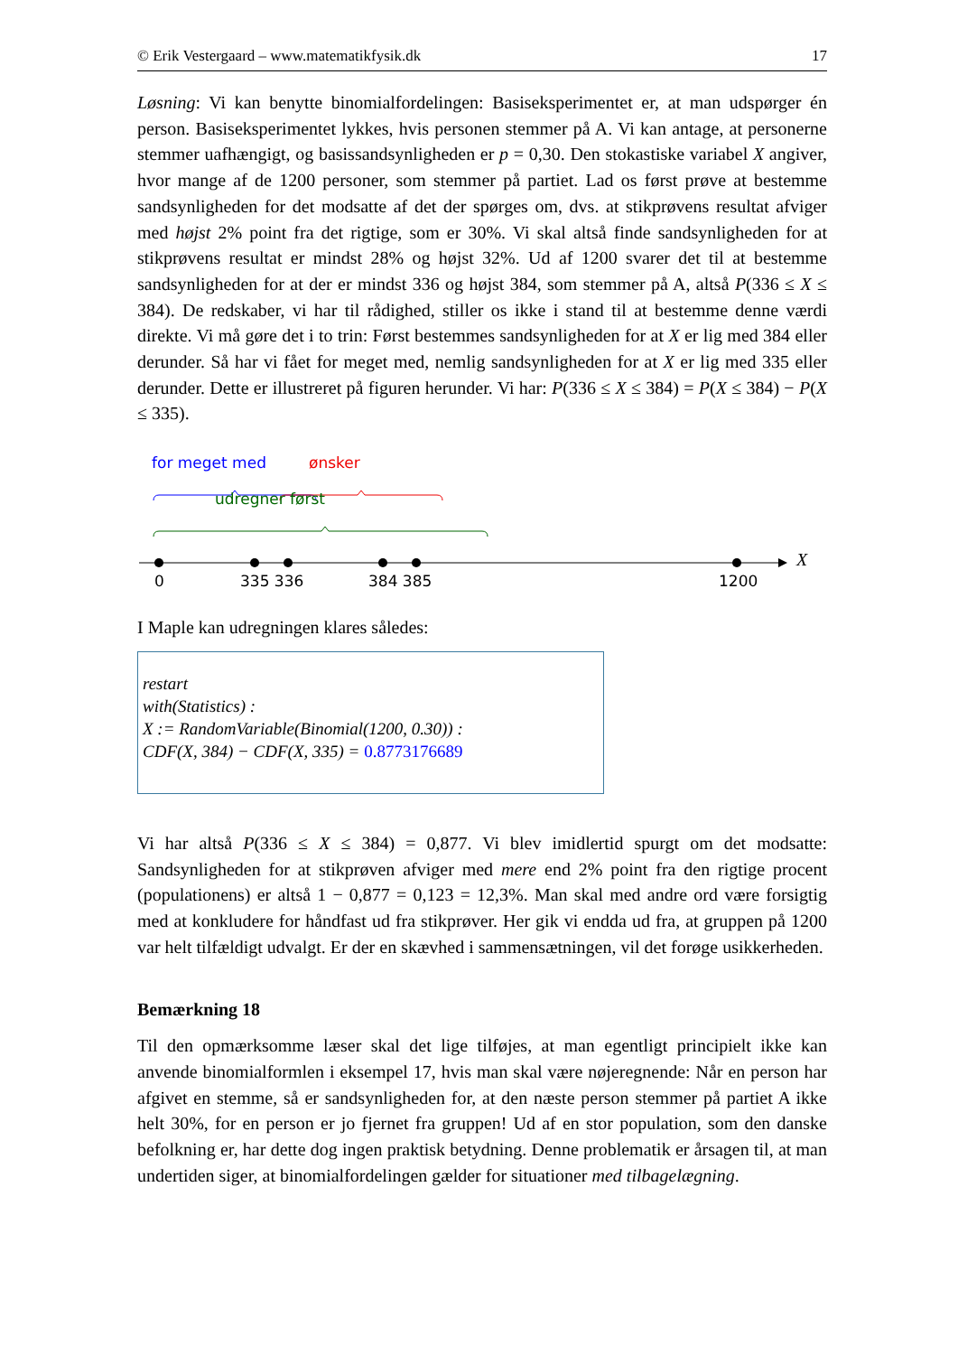© Erik Vestergaard – www.matematikfysik.dk 17
Løsning: Vi kan benytte binomialfordelingen: Basiseksperimentet er, at man udspørger én person. Basiseksperimentet lykkes, hvis personen stemmer på A. Vi kan antage, at personerne stemmer uafhængigt, og basissandsynligheden er p = 0,30. Den stokastiske variabel X angiver, hvor mange af de 1200 personer, som stemmer på partiet. Lad os først prøve at bestemme sandsynligheden for det modsatte af det der spørges om, dvs. at stikprøvens resultat afviger med højst 2% point fra det rigtige, som er 30%. Vi skal altså finde sandsynligheden for at stikprøvens resultat er mindst 28% og højst 32%. Ud af 1200 svarer det til at bestemme sandsynligheden for at der er mindst 336 og højst 384, som stemmer på A, altså P(336 ≤ X ≤ 384). De redskaber, vi har til rådighed, stiller os ikke i stand til at bestemme denne værdi direkte. Vi må gøre det i to trin: Først bestemmes sandsynligheden for at X er lig med 384 eller derunder. Så har vi fået for meget med, nemlig sandsynligheden for at X er lig med 335 eller derunder. Dette er illustreret på figuren herunder. Vi har: P(336 ≤ X ≤ 384) = P(X ≤ 384) − P(X ≤ 335).
for meget med ønsker
udregner først
X
0 335 336 384 385 1200
I Maple kan udregningen klares således:
restart
with(Statistics) :
X := RandomVariable(Binomial(1200, 0.30)) :
CDF(X, 384) − CDF(X, 335) = 0.8773176689
Vi har altså P(336 ≤ X ≤ 384) = 0,877. Vi blev imidlertid spurgt om det modsatte: Sandsynligheden for at stikprøven afviger med mere end 2% point fra den rigtige procent (populationens) er altså 1 − 0,877 = 0,123 = 12,3%. Man skal med andre ord være forsigtig med at konkludere for håndfast ud fra stikprøver. Her gik vi endda ud fra, at gruppen på 1200 var helt tilfældigt udvalgt. Er der en skævhed i sammensætningen, vil det forøge usikkerheden.
Bemærkning 18
Til den opmærksomme læser skal det lige tilføjes, at man egentligt principielt ikke kan anvende binomialformlen i eksempel 17, hvis man skal være nøjeregnende: Når en person har afgivet en stemme, så er sandsynligheden for, at den næste person stemmer på partiet A ikke helt 30%, for en person er jo fjernet fra gruppen! Ud af en stor population, som den danske befolkning er, har dette dog ingen praktisk betydning. Denne problematik er årsagen til, at man undertiden siger, at binomialfordelingen gælder for situationer med tilbagelægning.